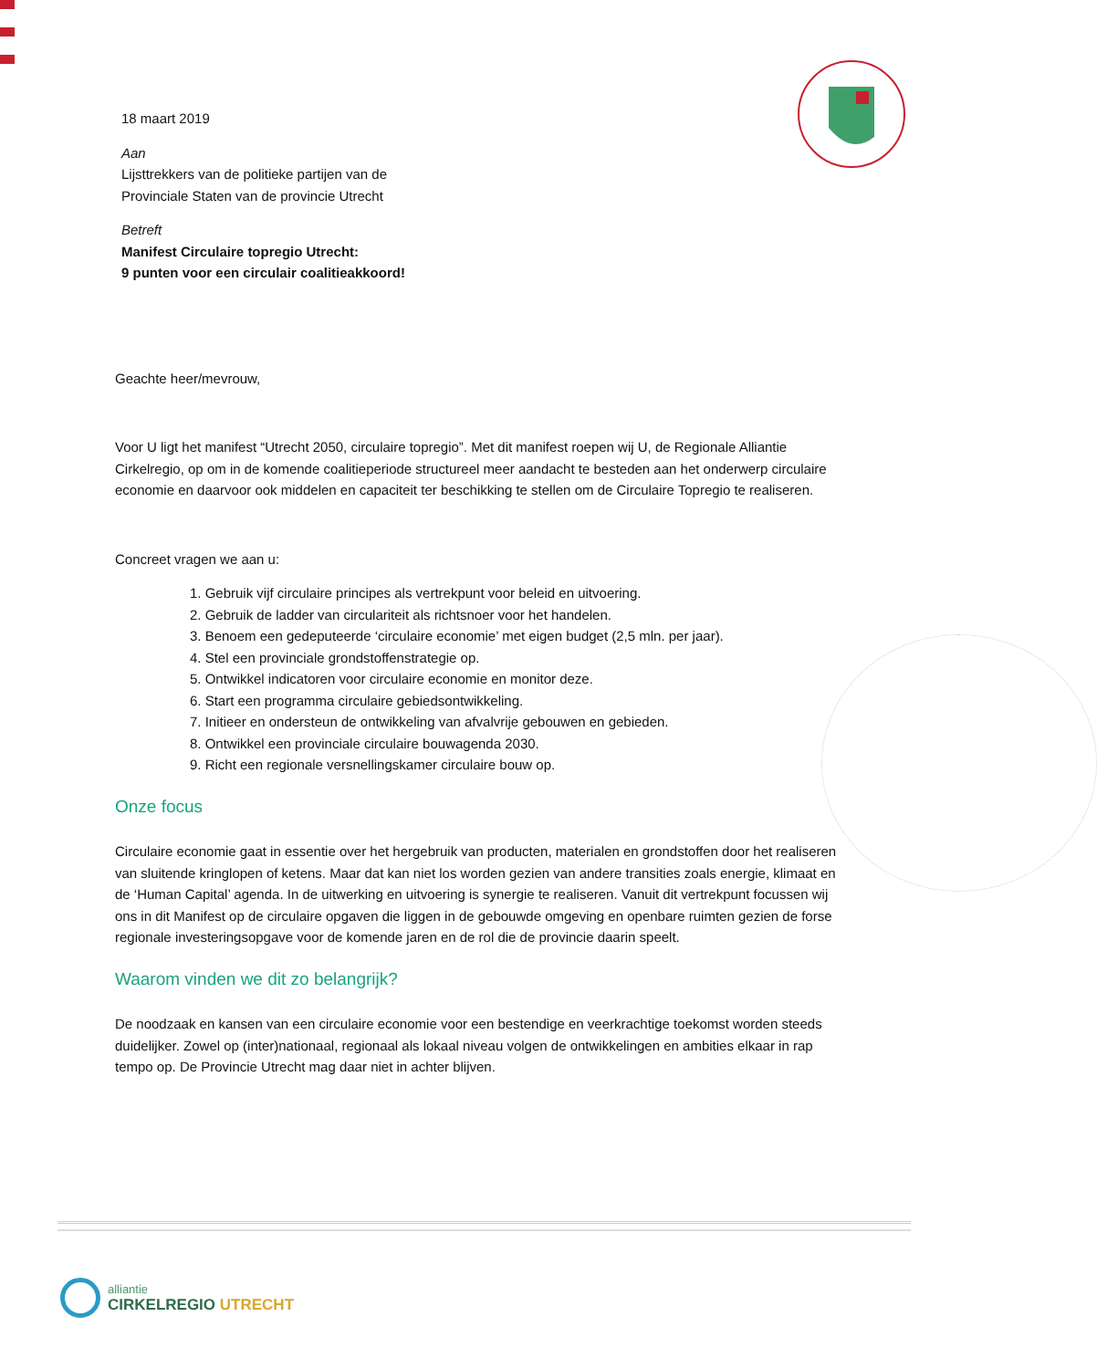18 maart 2019
Aan
Lijsttrekkers van de politieke partijen van de
Provinciale Staten van de provincie Utrecht
Betreft
Manifest Circulaire topregio Utrecht:
9 punten voor een circulair coalitieakkoord!
Geachte heer/mevrouw,
Voor U ligt het manifest “Utrecht 2050, circulaire topregio”. Met dit manifest roepen wij U, de Regionale Alliantie Cirkelregio, op om in de komende coalitieperiode structureel meer aandacht te besteden aan het onderwerp circulaire economie en daarvoor ook middelen en capaciteit ter beschikking te stellen om de Circulaire Topregio te realiseren.
Concreet vragen we aan u:
1. Gebruik vijf circulaire principes als vertrekpunt voor beleid en uitvoering.
2. Gebruik de ladder van circulariteit als richtsnoer voor het handelen.
3. Benoem een gedeputeerde ‘circulaire economie’ met eigen budget (2,5 mln. per jaar).
4. Stel een provinciale grondstoffenstrategie op.
5. Ontwikkel indicatoren voor circulaire economie en monitor deze.
6. Start een programma circulaire gebiedsontwikkeling.
7. Initieer en ondersteun de ontwikkeling van afvalvrije gebouwen en gebieden.
8. Ontwikkel een provinciale circulaire bouwagenda 2030.
9. Richt een regionale versnellingskamer circulaire bouw op.
Onze focus
Circulaire economie gaat in essentie over het hergebruik van producten, materialen en grondstoffen door het realiseren van sluitende kringlopen of ketens. Maar dat kan niet los worden gezien van andere transities zoals energie, klimaat en de ‘Human Capital’ agenda. In de uitwerking en uitvoering is synergie te realiseren. Vanuit dit vertrekpunt focussen wij ons in dit Manifest op de circulaire opgaven die liggen in de gebouwde omgeving en openbare ruimten gezien de forse regionale investeringsopgave voor de komende jaren en de rol die de provincie daarin speelt.
Waarom vinden we dit zo belangrijk?
De noodzaak en kansen van een circulaire economie voor een bestendige en veerkrachtige toekomst worden steeds duidelijker. Zowel op (inter)nationaal, regionaal als lokaal niveau volgen de ontwikkelingen en ambities elkaar in rap tempo op. De Provincie Utrecht mag daar niet in achter blijven.
alliantie
CIRKELREGIO UTRECHT